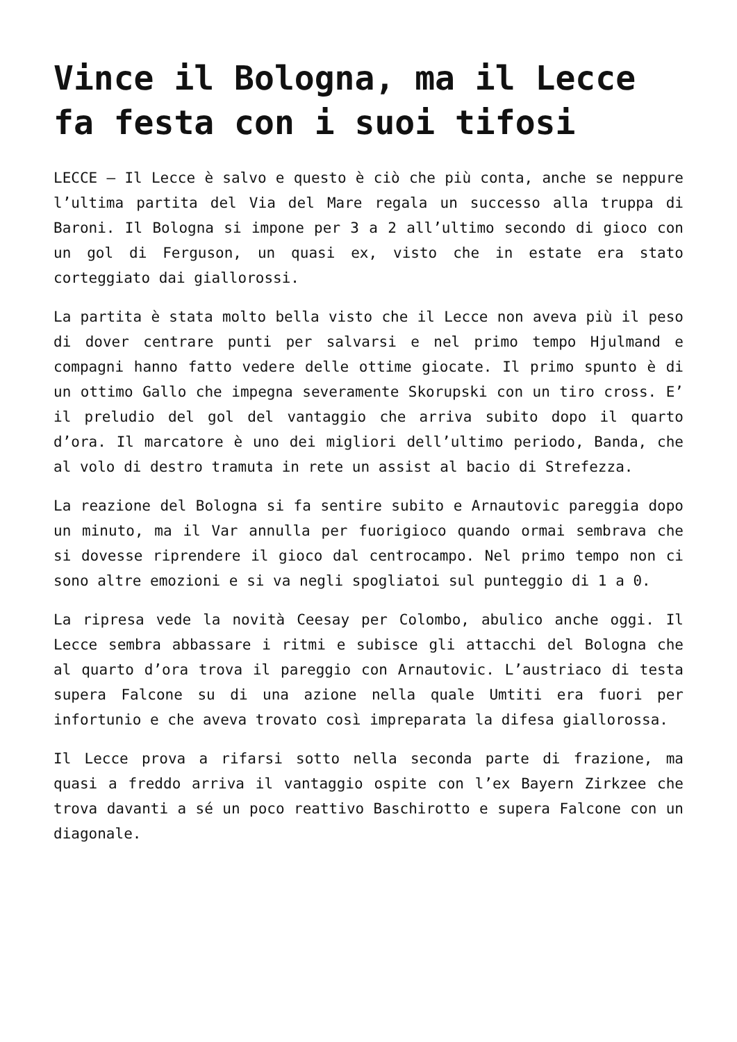Vince il Bologna, ma il Lecce fa festa con i suoi tifosi
LECCE – Il Lecce è salvo e questo è ciò che più conta, anche se neppure l’ultima partita del Via del Mare regala un successo alla truppa di Baroni. Il Bologna si impone per 3 a 2 all’ultimo secondo di gioco con un gol di Ferguson, un quasi ex, visto che in estate era stato corteggiato dai giallorossi.
La partita è stata molto bella visto che il Lecce non aveva più il peso di dover centrare punti per salvarsi e nel primo tempo Hjulmand e compagni hanno fatto vedere delle ottime giocate. Il primo spunto è di un ottimo Gallo che impegna severamente Skorupski con un tiro cross. E’ il preludio del gol del vantaggio che arriva subito dopo il quarto d’ora. Il marcatore è uno dei migliori dell’ultimo periodo, Banda, che al volo di destro tramuta in rete un assist al bacio di Strefezza.
La reazione del Bologna si fa sentire subito e Arnautovic pareggia dopo un minuto, ma il Var annulla per fuorigioco quando ormai sembrava che si dovesse riprendere il gioco dal centrocampo. Nel primo tempo non ci sono altre emozioni e si va negli spogliatoi sul punteggio di 1 a 0.
La ripresa vede la novità Ceesay per Colombo, abulico anche oggi. Il Lecce sembra abbassare i ritmi e subisce gli attacchi del Bologna che al quarto d’ora trova il pareggio con Arnautovic. L’austriaco di testa supera Falcone su di una azione nella quale Umtiti era fuori per infortunio e che aveva trovato così impreparata la difesa giallorossa.
Il Lecce prova a rifarsi sotto nella seconda parte di frazione, ma quasi a freddo arriva il vantaggio ospite con l’ex Bayern Zirkzee che trova davanti a sé un poco reattivo Baschirotto e supera Falcone con un diagonale.